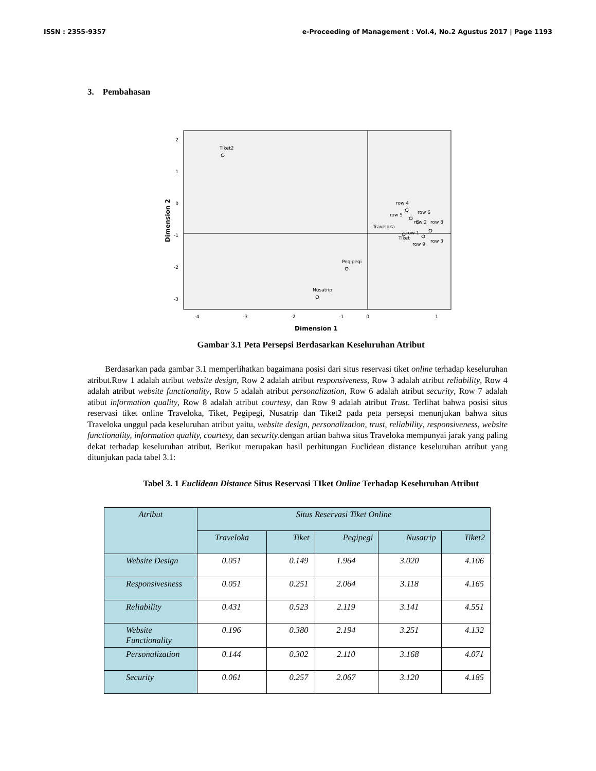ISSN : 2355-9357 e-Proceeding of Management : Vol.4, No.2 Agustus 2017 | Page 1193
3. Pembahasan
2
1
0
-1
-2
-3
-4
-3
-2
-1
0
1
Dimension 1
Dimension 2
Tiket2
Pegipegi
Nusatrip
row 4
row 5
row 6
Traveloka
row 2
row 8
row 1
Tiket
row 9
row 3
Gambar 3.1 Peta Persepsi Berdasarkan Keseluruhan Atribut
Berdasarkan pada gambar 3.1 memperlihatkan bagaimana posisi dari situs reservasi tiket online terhadap keseluruhan atribut.Row 1 adalah atribut website design, Row 2 adalah atribut responsiveness, Row 3 adalah atribut reliability, Row 4 adalah atribut website functionality, Row 5 adalah atribut personalization, Row 6 adalah atribut security, Row 7 adalah atibut information quality, Row 8 adalah atribut courtesy, dan Row 9 adalah atribut Trust. Terlihat bahwa posisi situs reservasi tiket online Traveloka, Tiket, Pegipegi, Nusatrip dan Tiket2 pada peta persepsi menunjukan bahwa situs Traveloka unggul pada keseluruhan atribut yaitu, website design, personalization, trust, reliability, responsiveness, website functionality, information quality, courtesy, dan security.dengan artian bahwa situs Traveloka mempunyai jarak yang paling dekat terhadap keseluruhan atribut. Berikut merupakan hasil perhitungan Euclidean distance keseluruhan atribut yang ditunjukan pada tabel 3.1:
Tabel 3. 1 Euclidean Distance Situs Reservasi TIket Online Terhadap Keseluruhan Atribut
| Atribut | Situs Reservasi Tiket Online | | | | |
| --- | --- | --- | --- | --- | --- |
| | Traveloka | Tiket | Pegipegi | Nusatrip | Tiket2 |
| Website Design | 0.051 | 0.149 | 1.964 | 3.020 | 4.106 |
| Responsivesness | 0.051 | 0.251 | 2.064 | 3.118 | 4.165 |
| Reliability | 0.431 | 0.523 | 2.119 | 3.141 | 4.551 |
| Website Functionality | 0.196 | 0.380 | 2.194 | 3.251 | 4.132 |
| Personalization | 0.144 | 0.302 | 2.110 | 3.168 | 4.071 |
| Security | 0.061 | 0.257 | 2.067 | 3.120 | 4.185 |